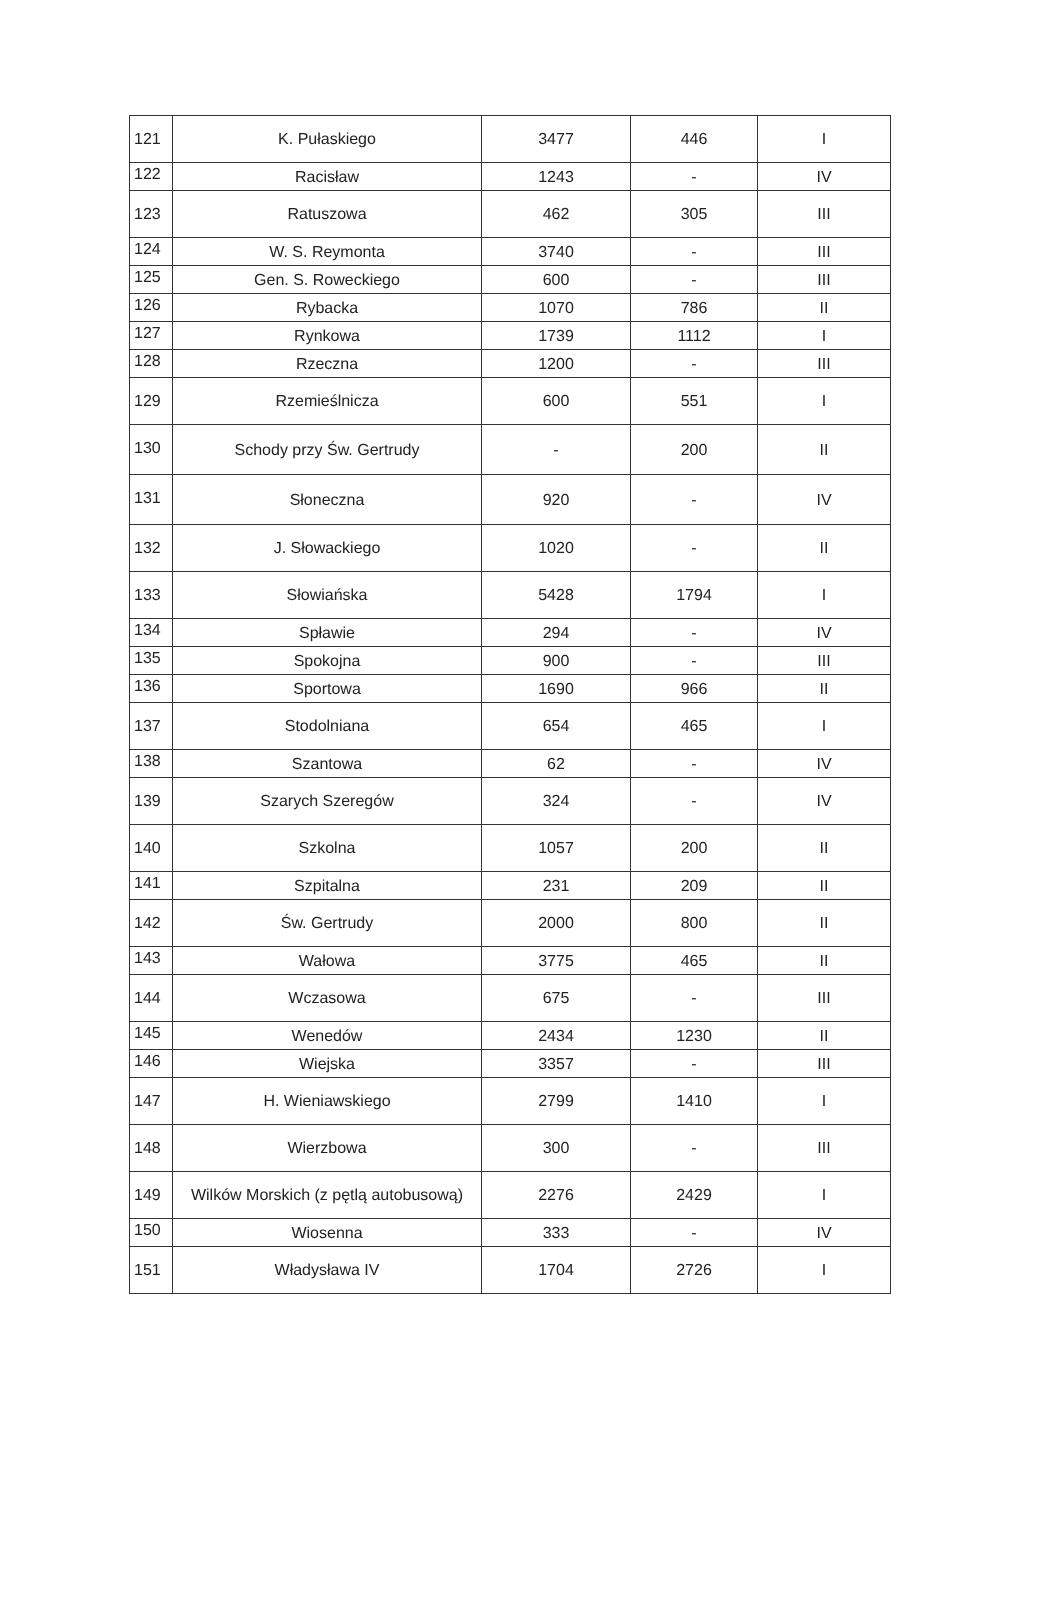| 121 | K. Pułaskiego | 3477 | 446 | I |
| 122 | Racisław | 1243 | - | IV |
| 123 | Ratuszowa | 462 | 305 | III |
| 124 | W. S. Reymonta | 3740 | - | III |
| 125 | Gen. S. Roweckiego | 600 | - | III |
| 126 | Rybacka | 1070 | 786 | II |
| 127 | Rynkowa | 1739 | 1112 | I |
| 128 | Rzeczna | 1200 | - | III |
| 129 | Rzemieślnicza | 600 | 551 | I |
| 130 | Schody przy Św. Gertrudy | - | 200 | II |
| 131 | Słoneczna | 920 | - | IV |
| 132 | J. Słowackiego | 1020 | - | II |
| 133 | Słowiańska | 5428 | 1794 | I |
| 134 | Spławie | 294 | - | IV |
| 135 | Spokojna | 900 | - | III |
| 136 | Sportowa | 1690 | 966 | II |
| 137 | Stodolniana | 654 | 465 | I |
| 138 | Szantowa | 62 | - | IV |
| 139 | Szarych Szeregów | 324 | - | IV |
| 140 | Szkolna | 1057 | 200 | II |
| 141 | Szpitalna | 231 | 209 | II |
| 142 | Św. Gertrudy | 2000 | 800 | II |
| 143 | Wałowa | 3775 | 465 | II |
| 144 | Wczasowa | 675 | - | III |
| 145 | Wenedów | 2434 | 1230 | II |
| 146 | Wiejska | 3357 | - | III |
| 147 | H. Wieniawskiego | 2799 | 1410 | I |
| 148 | Wierzbowa | 300 | - | III |
| 149 | Wilków Morskich (z pętlą autobusową) | 2276 | 2429 | I |
| 150 | Wiosenna | 333 | - | IV |
| 151 | Władysława IV | 1704 | 2726 | I |